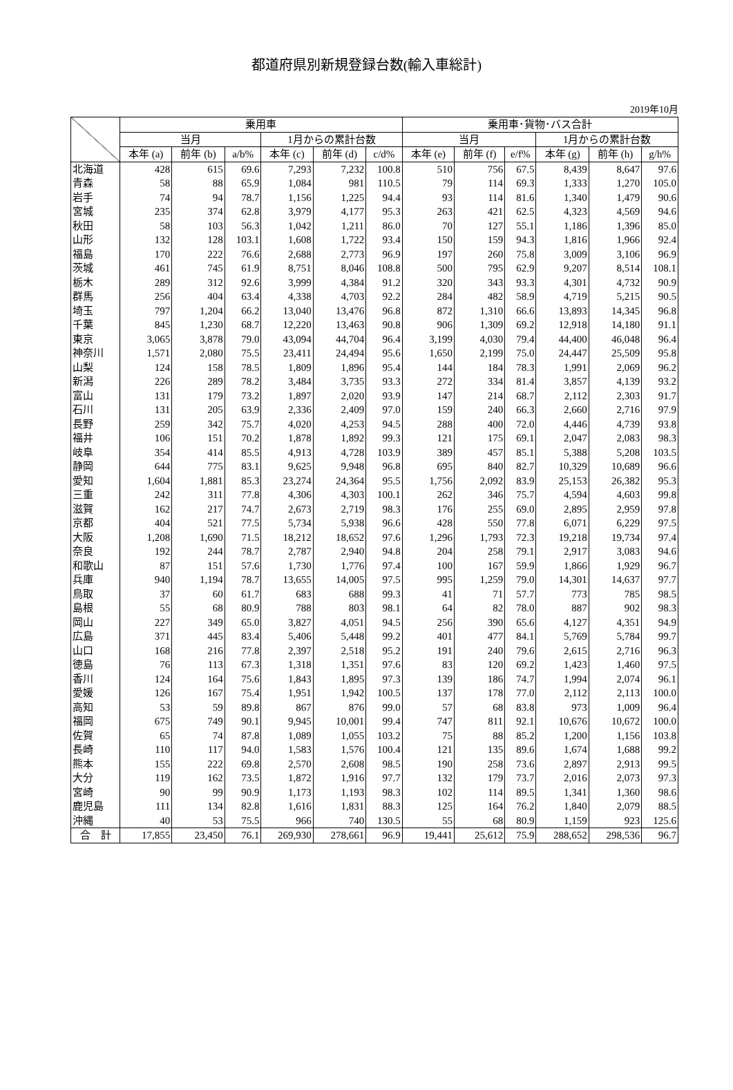都道府県別新規登録台数(輸入車総計)
2019年10月
| | 乗用車 | | | | | | 乗用車･貨物･バス合計 | | | | | |
| --- | --- | --- | --- | --- | --- | --- | --- | --- | --- | --- | --- | --- |
| | 当月 | | | 1月からの累計台数 | | | 当月 | | | 1月からの累計台数 | | |
| | 本年 (a) | 前年 (b) | a/b% | 本年 (c) | 前年 (d) | c/d% | 本年 (e) | 前年 (f) | e/f% | 本年 (g) | 前年 (h) | g/h% |
| 北海道 | 428 | 615 | 69.6 | 7,293 | 7,232 | 100.8 | 510 | 756 | 67.5 | 8,439 | 8,647 | 97.6 |
| 青森 | 58 | 88 | 65.9 | 1,084 | 981 | 110.5 | 79 | 114 | 69.3 | 1,333 | 1,270 | 105.0 |
| 岩手 | 74 | 94 | 78.7 | 1,156 | 1,225 | 94.4 | 93 | 114 | 81.6 | 1,340 | 1,479 | 90.6 |
| 宮城 | 235 | 374 | 62.8 | 3,979 | 4,177 | 95.3 | 263 | 421 | 62.5 | 4,323 | 4,569 | 94.6 |
| 秋田 | 58 | 103 | 56.3 | 1,042 | 1,211 | 86.0 | 70 | 127 | 55.1 | 1,186 | 1,396 | 85.0 |
| 山形 | 132 | 128 | 103.1 | 1,608 | 1,722 | 93.4 | 150 | 159 | 94.3 | 1,816 | 1,966 | 92.4 |
| 福島 | 170 | 222 | 76.6 | 2,688 | 2,773 | 96.9 | 197 | 260 | 75.8 | 3,009 | 3,106 | 96.9 |
| 茨城 | 461 | 745 | 61.9 | 8,751 | 8,046 | 108.8 | 500 | 795 | 62.9 | 9,207 | 8,514 | 108.1 |
| 栃木 | 289 | 312 | 92.6 | 3,999 | 4,384 | 91.2 | 320 | 343 | 93.3 | 4,301 | 4,732 | 90.9 |
| 群馬 | 256 | 404 | 63.4 | 4,338 | 4,703 | 92.2 | 284 | 482 | 58.9 | 4,719 | 5,215 | 90.5 |
| 埼玉 | 797 | 1,204 | 66.2 | 13,040 | 13,476 | 96.8 | 872 | 1,310 | 66.6 | 13,893 | 14,345 | 96.8 |
| 千葉 | 845 | 1,230 | 68.7 | 12,220 | 13,463 | 90.8 | 906 | 1,309 | 69.2 | 12,918 | 14,180 | 91.1 |
| 東京 | 3,065 | 3,878 | 79.0 | 43,094 | 44,704 | 96.4 | 3,199 | 4,030 | 79.4 | 44,400 | 46,048 | 96.4 |
| 神奈川 | 1,571 | 2,080 | 75.5 | 23,411 | 24,494 | 95.6 | 1,650 | 2,199 | 75.0 | 24,447 | 25,509 | 95.8 |
| 山梨 | 124 | 158 | 78.5 | 1,809 | 1,896 | 95.4 | 144 | 184 | 78.3 | 1,991 | 2,069 | 96.2 |
| 新潟 | 226 | 289 | 78.2 | 3,484 | 3,735 | 93.3 | 272 | 334 | 81.4 | 3,857 | 4,139 | 93.2 |
| 富山 | 131 | 179 | 73.2 | 1,897 | 2,020 | 93.9 | 147 | 214 | 68.7 | 2,112 | 2,303 | 91.7 |
| 石川 | 131 | 205 | 63.9 | 2,336 | 2,409 | 97.0 | 159 | 240 | 66.3 | 2,660 | 2,716 | 97.9 |
| 長野 | 259 | 342 | 75.7 | 4,020 | 4,253 | 94.5 | 288 | 400 | 72.0 | 4,446 | 4,739 | 93.8 |
| 福井 | 106 | 151 | 70.2 | 1,878 | 1,892 | 99.3 | 121 | 175 | 69.1 | 2,047 | 2,083 | 98.3 |
| 岐阜 | 354 | 414 | 85.5 | 4,913 | 4,728 | 103.9 | 389 | 457 | 85.1 | 5,388 | 5,208 | 103.5 |
| 静岡 | 644 | 775 | 83.1 | 9,625 | 9,948 | 96.8 | 695 | 840 | 82.7 | 10,329 | 10,689 | 96.6 |
| 愛知 | 1,604 | 1,881 | 85.3 | 23,274 | 24,364 | 95.5 | 1,756 | 2,092 | 83.9 | 25,153 | 26,382 | 95.3 |
| 三重 | 242 | 311 | 77.8 | 4,306 | 4,303 | 100.1 | 262 | 346 | 75.7 | 4,594 | 4,603 | 99.8 |
| 滋賀 | 162 | 217 | 74.7 | 2,673 | 2,719 | 98.3 | 176 | 255 | 69.0 | 2,895 | 2,959 | 97.8 |
| 京都 | 404 | 521 | 77.5 | 5,734 | 5,938 | 96.6 | 428 | 550 | 77.8 | 6,071 | 6,229 | 97.5 |
| 大阪 | 1,208 | 1,690 | 71.5 | 18,212 | 18,652 | 97.6 | 1,296 | 1,793 | 72.3 | 19,218 | 19,734 | 97.4 |
| 奈良 | 192 | 244 | 78.7 | 2,787 | 2,940 | 94.8 | 204 | 258 | 79.1 | 2,917 | 3,083 | 94.6 |
| 和歌山 | 87 | 151 | 57.6 | 1,730 | 1,776 | 97.4 | 100 | 167 | 59.9 | 1,866 | 1,929 | 96.7 |
| 兵庫 | 940 | 1,194 | 78.7 | 13,655 | 14,005 | 97.5 | 995 | 1,259 | 79.0 | 14,301 | 14,637 | 97.7 |
| 鳥取 | 37 | 60 | 61.7 | 683 | 688 | 99.3 | 41 | 71 | 57.7 | 773 | 785 | 98.5 |
| 島根 | 55 | 68 | 80.9 | 788 | 803 | 98.1 | 64 | 82 | 78.0 | 887 | 902 | 98.3 |
| 岡山 | 227 | 349 | 65.0 | 3,827 | 4,051 | 94.5 | 256 | 390 | 65.6 | 4,127 | 4,351 | 94.9 |
| 広島 | 371 | 445 | 83.4 | 5,406 | 5,448 | 99.2 | 401 | 477 | 84.1 | 5,769 | 5,784 | 99.7 |
| 山口 | 168 | 216 | 77.8 | 2,397 | 2,518 | 95.2 | 191 | 240 | 79.6 | 2,615 | 2,716 | 96.3 |
| 徳島 | 76 | 113 | 67.3 | 1,318 | 1,351 | 97.6 | 83 | 120 | 69.2 | 1,423 | 1,460 | 97.5 |
| 香川 | 124 | 164 | 75.6 | 1,843 | 1,895 | 97.3 | 139 | 186 | 74.7 | 1,994 | 2,074 | 96.1 |
| 愛媛 | 126 | 167 | 75.4 | 1,951 | 1,942 | 100.5 | 137 | 178 | 77.0 | 2,112 | 2,113 | 100.0 |
| 高知 | 53 | 59 | 89.8 | 867 | 876 | 99.0 | 57 | 68 | 83.8 | 973 | 1,009 | 96.4 |
| 福岡 | 675 | 749 | 90.1 | 9,945 | 10,001 | 99.4 | 747 | 811 | 92.1 | 10,676 | 10,672 | 100.0 |
| 佐賀 | 65 | 74 | 87.8 | 1,089 | 1,055 | 103.2 | 75 | 88 | 85.2 | 1,200 | 1,156 | 103.8 |
| 長崎 | 110 | 117 | 94.0 | 1,583 | 1,576 | 100.4 | 121 | 135 | 89.6 | 1,674 | 1,688 | 99.2 |
| 熊本 | 155 | 222 | 69.8 | 2,570 | 2,608 | 98.5 | 190 | 258 | 73.6 | 2,897 | 2,913 | 99.5 |
| 大分 | 119 | 162 | 73.5 | 1,872 | 1,916 | 97.7 | 132 | 179 | 73.7 | 2,016 | 2,073 | 97.3 |
| 宮崎 | 90 | 99 | 90.9 | 1,173 | 1,193 | 98.3 | 102 | 114 | 89.5 | 1,341 | 1,360 | 98.6 |
| 鹿児島 | 111 | 134 | 82.8 | 1,616 | 1,831 | 88.3 | 125 | 164 | 76.2 | 1,840 | 2,079 | 88.5 |
| 沖縄 | 40 | 53 | 75.5 | 966 | 740 | 130.5 | 55 | 68 | 80.9 | 1,159 | 923 | 125.6 |
| 合 計 | 17,855 | 23,450 | 76.1 | 269,930 | 278,661 | 96.9 | 19,441 | 25,612 | 75.9 | 288,652 | 298,536 | 96.7 |